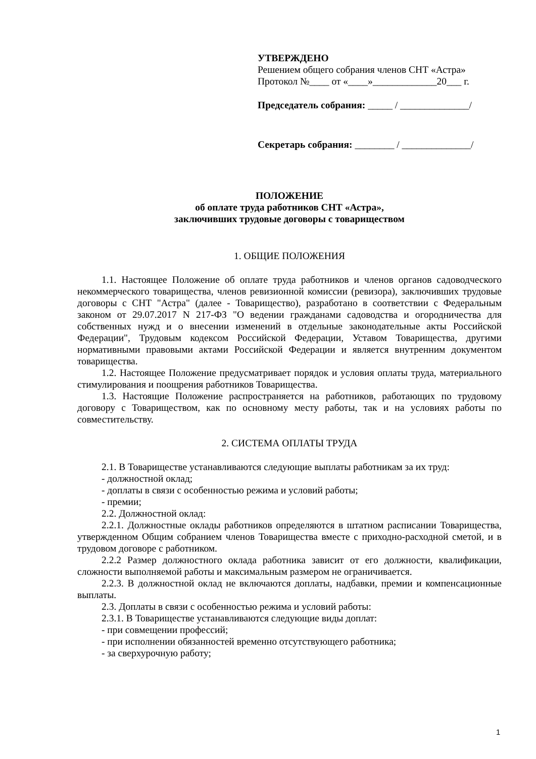УТВЕРЖДЕНО
Решением общего собрания членов СНТ «Астра»
Протокол №____ от «____»_____________20___ г.
Председатель собрания: _____ / ______________/
Секретарь собрания: ________ / ______________/
ПОЛОЖЕНИЕ
об оплате труда работников СНТ «Астра»,
заключивших трудовые договоры с товариществом
1. ОБЩИЕ ПОЛОЖЕНИЯ
1.1. Настоящее Положение об оплате труда работников и членов органов садоводческого некоммерческого товарищества, членов ревизионной комиссии (ревизора), заключивших трудовые договоры с СНТ "Астра" (далее - Товарищество), разработано в соответствии с Федеральным законом от 29.07.2017 N 217-ФЗ "О ведении гражданами садоводства и огородничества для собственных нужд и о внесении изменений в отдельные законодательные акты Российской Федерации", Трудовым кодексом Российской Федерации, Уставом Товарищества, другими нормативными правовыми актами Российской Федерации и является внутренним документом товарищества.
1.2. Настоящее Положение предусматривает порядок и условия оплаты труда, материального стимулирования и поощрения работников Товарищества.
1.3. Настоящие Положение распространяется на работников, работающих по трудовому договору с Товариществом, как по основному месту работы, так и на условиях работы по совместительству.
2. СИСТЕМА ОПЛАТЫ ТРУДА
2.1. В Товариществе устанавливаются следующие выплаты работникам за их труд:
- должностной оклад;
- доплаты в связи с особенностью режима и условий работы;
- премии;
2.2. Должностной оклад:
2.2.1. Должностные оклады работников определяются в штатном расписании Товарищества, утвержденном Общим собранием членов Товарищества вместе с приходно-расходной сметой, и в трудовом договоре с работником.
2.2.2 Размер должностного оклада работника зависит от его должности, квалификации, сложности выполняемой работы и максимальным размером не ограничивается.
2.2.3. В должностной оклад не включаются доплаты, надбавки, премии и компенсационные выплаты.
2.3. Доплаты в связи с особенностью режима и условий работы:
2.3.1. В Товариществе устанавливаются следующие виды доплат:
- при совмещении профессий;
- при исполнении обязанностей временно отсутствующего работника;
- за сверхурочную работу;
1